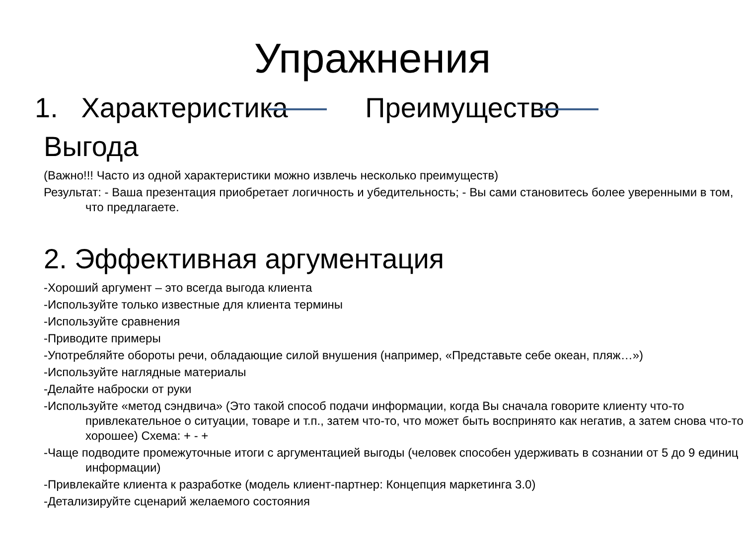Упражнения
1. Характеристика Преимущество
Выгода
(Важно!!! Часто из одной характеристики можно извлечь несколько преимуществ)
Результат: - Ваша презентация приобретает логичность и убедительность; - Вы сами становитесь более уверенными в том, что предлагаете.
2. Эффективная аргументация
-Хороший аргумент – это всегда выгода клиента
-Используйте только известные для клиента термины
-Используйте сравнения
-Приводите примеры
-Употребляйте обороты речи, обладающие силой внушения (например, «Представьте себе океан, пляж…»)
-Используйте наглядные материалы
-Делайте наброски от руки
-Используйте «метод сэндвича» (Это такой способ подачи информации, когда Вы сначала говорите клиенту что-то привлекательное о ситуации, товаре и т.п., затем что-то, что может быть воспринято как негатив, а затем снова что-то хорошее) Схема: + - +
-Чаще подводите промежуточные итоги с аргументацией выгоды (человек способен удерживать в сознании от 5 до 9 единиц информации)
-Привлекайте клиента к разработке (модель клиент-партнер: Концепция маркетинга 3.0)
-Детализируйте сценарий желаемого состояния